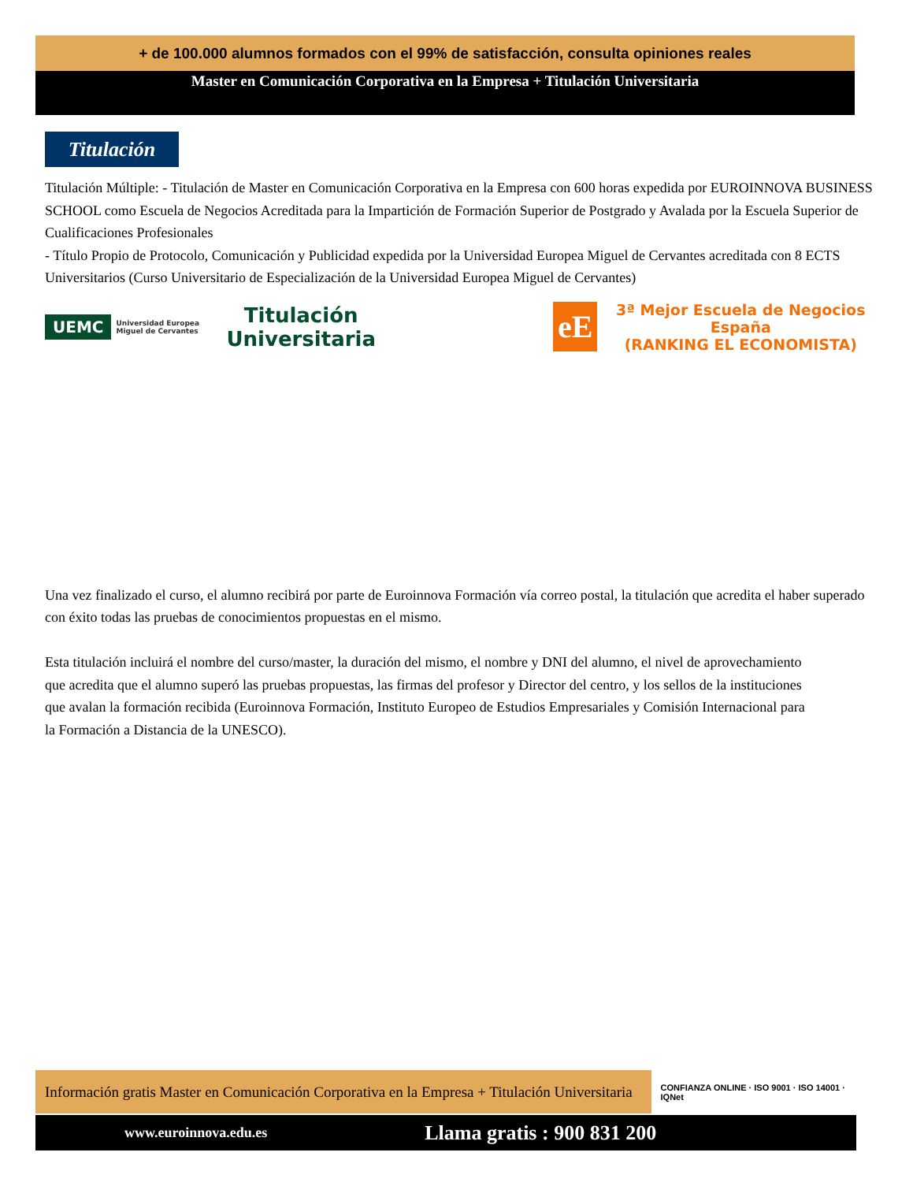+ de 100.000 alumnos formados con el 99% de satisfacción, consulta opiniones reales
Master en Comunicación Corporativa en la Empresa + Titulación Universitaria
Titulación
Titulación Múltiple: - Titulación de Master en Comunicación Corporativa en la Empresa con 600 horas expedida por EUROINNOVA BUSINESS SCHOOL como Escuela de Negocios Acreditada para la Impartición de Formación Superior de Postgrado y Avalada por la Escuela Superior de Cualificaciones Profesionales
- Título Propio de Protocolo, Comunicación y Publicidad expedida por la Universidad Europea Miguel de Cervantes acreditada con 8 ECTS Universitarios (Curso Universitario de Especialización de la Universidad Europea Miguel de Cervantes)
UEMC Universidad Europea Miguel de Cervantes Titulación
Universitaria
eE 3ª Mejor Escuela de Negocios
España
(RANKING EL ECONOMISTA)
Una vez finalizado el curso, el alumno recibirá por parte de Euroinnova Formación vía correo postal, la titulación que acredita el haber superado
con éxito todas las pruebas de conocimientos propuestas en el mismo.
Esta titulación incluirá el nombre del curso/master, la duración del mismo, el nombre y DNI del alumno, el nivel de aprovechamiento
que acredita que el alumno superó las pruebas propuestas, las firmas del profesor y Director del centro, y los sellos de la instituciones
que avalan la formación recibida (Euroinnova Formación, Instituto Europeo de Estudios Empresariales y Comisión Internacional para
la Formación a Distancia de la UNESCO).
Información gratis Master en Comunicación Corporativa en la Empresa + Titulación Universitaria
CONFIANZA ONLINE · ISO 9001 · ISO 14001 · IQNet
www.euroinnova.edu.es Llama gratis : 900 831 200